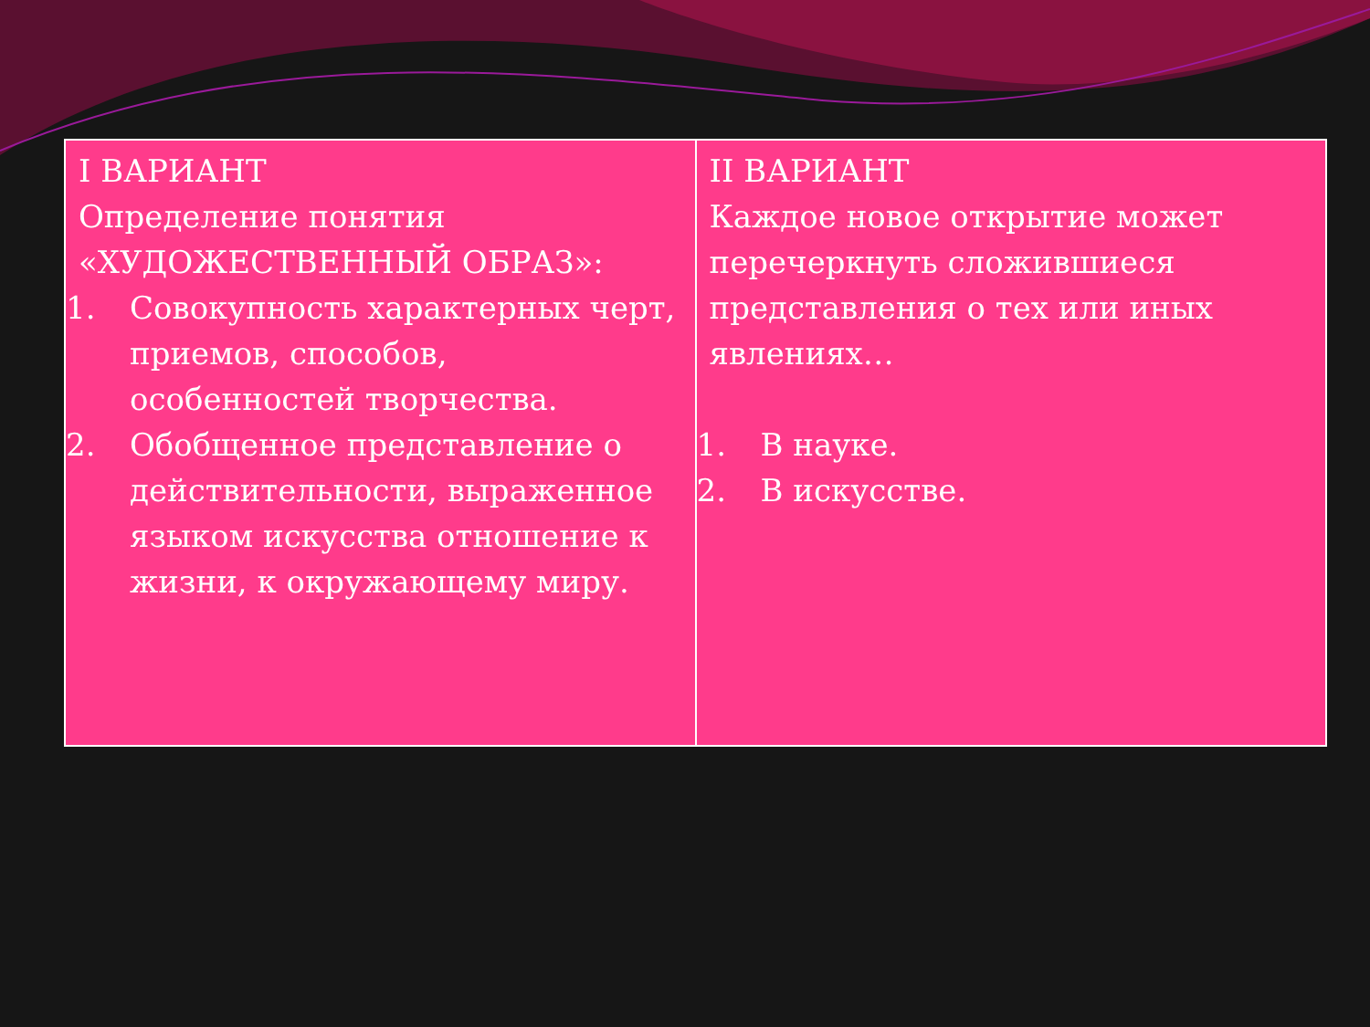| I ВАРИАНТ Определение понятия «ХУДОЖЕСТВЕННЫЙ ОБРАЗ»: 1. Совокупность характерных черт, приемов, способов, особенностей творчества. 2. Обобщенное представление о действительности, выраженное языком искусства отношение к жизни, к окружающему миру. | II ВАРИАНТ Каждое новое открытие может перечеркнуть сложившиеся представления о тех или иных явлениях… 1. В науке. 2. В искусстве. |